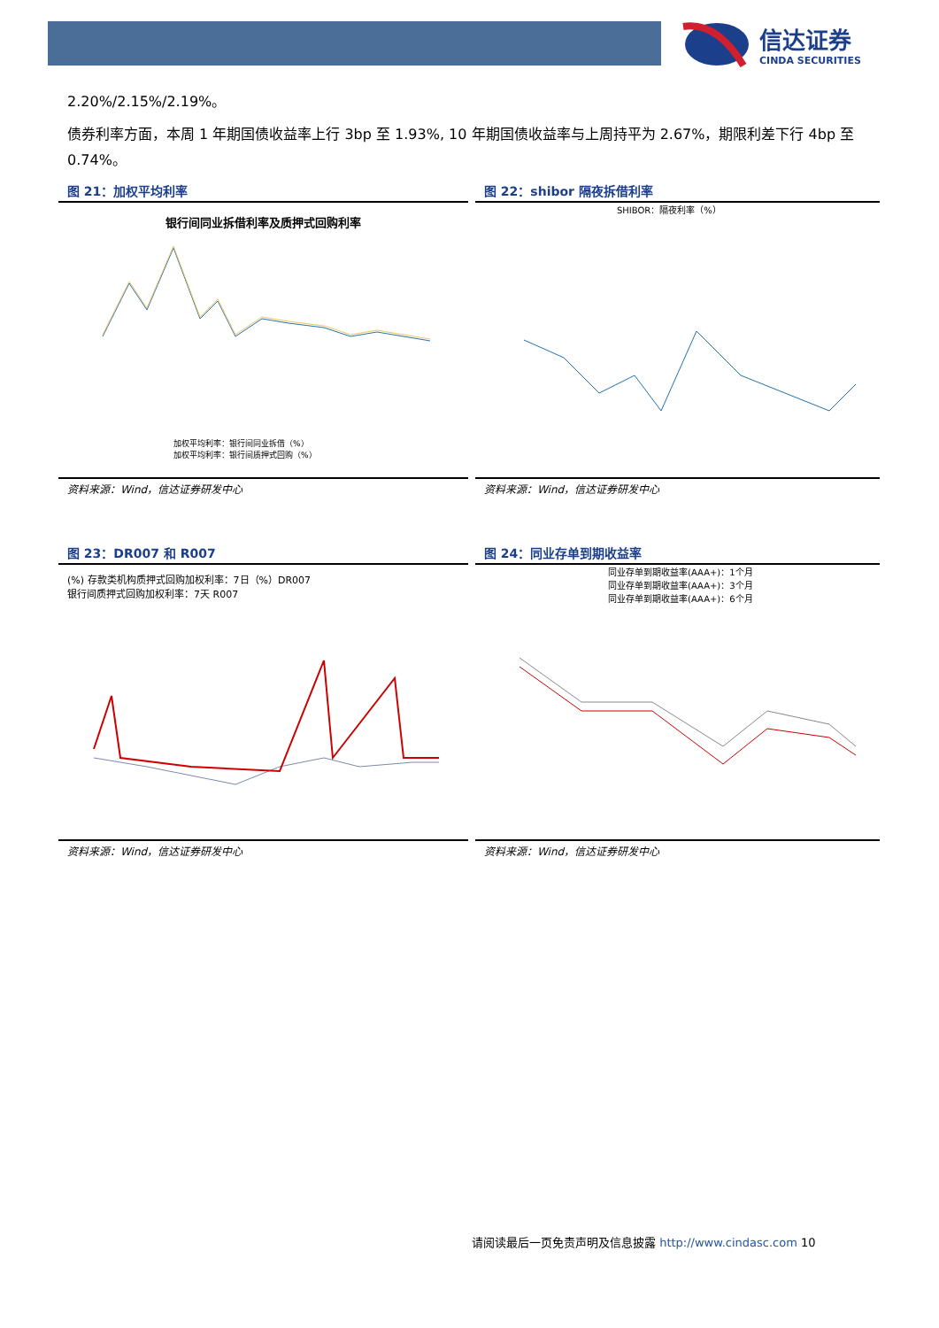信达证券
CINDA SECURITIES
2.20%/2.15%/2.19%。
债券利率方面，本周 1 年期国债收益率上行 3bp 至 1.93%, 10 年期国债收益率与上周持平为 2.67%，期限利差下行 4bp 至 0.74%。
图 21：加权平均利率
银行间同业拆借利率及质押式回购利率
加权平均利率：银行间同业拆借（%）
加权平均利率：银行间质押式回购（%）
资料来源：Wind，信达证券研发中心
图 22：shibor 隔夜拆借利率
SHIBOR：隔夜利率（%）
资料来源：Wind，信达证券研发中心
图 23：DR007 和 R007
(%) 存款类机构质押式回购加权利率：7日（%）DR007
银行间质押式回购加权利率：7天 R007
资料来源：Wind，信达证券研发中心
图 24：同业存单到期收益率
同业存单到期收益率(AAA+)：1个月
同业存单到期收益率(AAA+)：3个月
同业存单到期收益率(AAA+)：6个月
资料来源：Wind，信达证券研发中心
请阅读最后一页免责声明及信息披露 http://www.cindasc.com 10